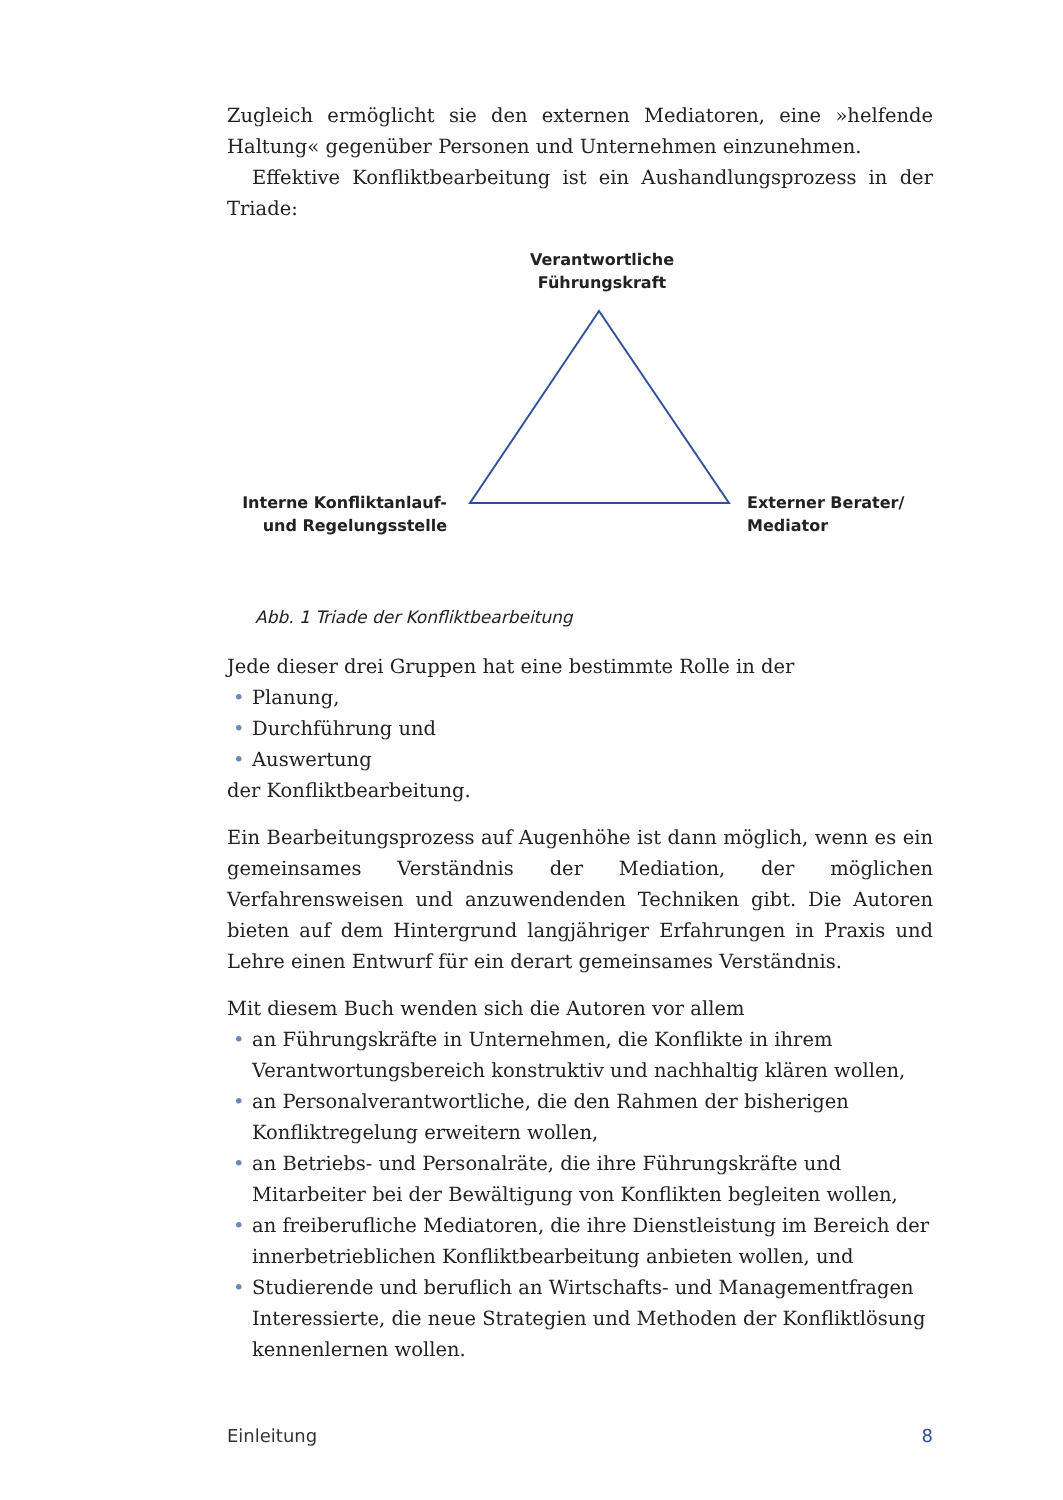Zugleich ermöglicht sie den externen Mediatoren, eine »helfende Haltung« gegenüber Personen und Unternehmen einzunehmen.
Effektive Konfliktbearbeitung ist ein Aushandlungsprozess in der Triade:
Verantwortliche Führungskraft
Interne Konfliktanlauf-
und Regelungsstelle
Externer Berater/
Mediator
Abb. 1 Triade der Konfliktbearbeitung
Jede dieser drei Gruppen hat eine bestimmte Rolle in der
• Planung,
• Durchführung und
• Auswertung
der Konfliktbearbeitung.
Ein Bearbeitungsprozess auf Augenhöhe ist dann möglich, wenn es ein gemeinsames Verständnis der Mediation, der möglichen Verfahrensweisen und anzuwendenden Techniken gibt. Die Autoren bieten auf dem Hintergrund langjähriger Erfahrungen in Praxis und Lehre einen Entwurf für ein derart gemeinsames Verständnis.
Mit diesem Buch wenden sich die Autoren vor allem
• an Führungskräfte in Unternehmen, die Konflikte in ihrem Verantwortungsbereich konstruktiv und nachhaltig klären wollen,
• an Personalverantwortliche, die den Rahmen der bisherigen Konfliktregelung erweitern wollen,
• an Betriebs- und Personalräte, die ihre Führungskräfte und Mitarbeiter bei der Bewältigung von Konflikten begleiten wollen,
• an freiberufliche Mediatoren, die ihre Dienstleistung im Bereich der innerbetrieblichen Konfliktbearbeitung anbieten wollen, und
• Studierende und beruflich an Wirtschafts- und Managementfragen Interessierte, die neue Strategien und Methoden der Konfliktlösung kennenlernen wollen.
Einleitung 8